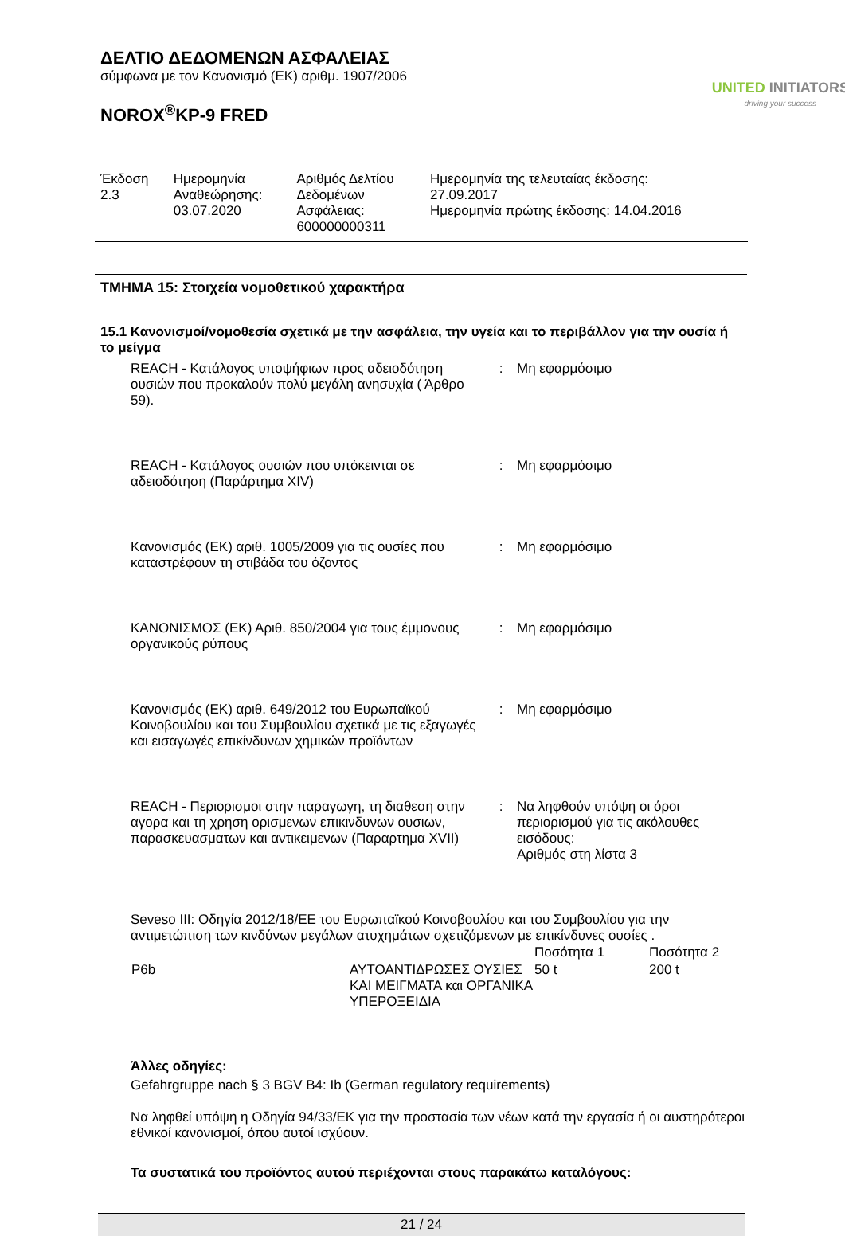ΔΕΛΤΙΟ ΔΕΔΟΜΕΝΩΝ ΑΣΦΑΛΕΙΑΣ
σύμφωνα με τον Κανονισμό (ΕΚ) αριθμ. 1907/2006
NOROX<sup>®</sup>KP-9 FRED
UNITED INITIATORS
driving your success
| Έκδοση 2.3 | Ημερομηνία Αναθεώρησης: 03.07.2020 | Αριθμός Δελτίου Δεδομένων Ασφάλειας: 600000000311 | Ημερομηνία της τελευταίας έκδοσης: 27.09.2017 Ημερομηνία πρώτης έκδοσης: 14.04.2016 |
ΤΜΗΜΑ 15: Στοιχεία νομοθετικού χαρακτήρα
15.1 Κανονισμοί/νομοθεσία σχετικά με την ασφάλεια, την υγεία και το περιβάλλον για την ουσία ή το μείγμα
| REACH - Κατάλογος υποψήφιων προς αδειοδότηση ουσιών που προκαλούν πολύ μεγάλη ανησυχία ( Άρθρο 59). | : | Μη εφαρμόσιμο |
| REACH - Κατάλογος ουσιών που υπόκεινται σε αδειοδότηση (Παράρτημα XIV) | : | Μη εφαρμόσιμο |
| Κανονισμός (ΕΚ) αριθ. 1005/2009 για τις ουσίες που καταστρέφουν τη στιβάδα του όζοντος | : | Μη εφαρμόσιμο |
| ΚΑΝΟΝΙΣΜΟΣ (ΕΚ) Αριθ. 850/2004 για τους έμμονους οργανικούς ρύπους | : | Μη εφαρμόσιμο |
| Κανονισμός (ΕΚ) αριθ. 649/2012 του Ευρωπαϊκού Κοινοβουλίου και του Συμβουλίου σχετικά με τις εξαγωγές και εισαγωγές επικίνδυνων χημικών προϊόντων | : | Μη εφαρμόσιμο |
| REACH - Περιορισμοι στην παραγωγη, τη διαθεση στην αγορα και τη χρηση ορισμενων επικινδυνων ουσιων, παρασκευασματων και αντικειμενων (Παραρτημα XVII) | : | Να ληφθούν υπόψη οι όροι περιορισμού για τις ακόλουθες εισόδους: Αριθμός στη λίστα 3 |
Seveso III: Οδηγία 2012/18/ΕΕ του Ευρωπαϊκού Κοινοβουλίου και του Συμβουλίου για την αντιμετώπιση των κινδύνων μεγάλων ατυχημάτων σχετιζόμενων με επικίνδυνες ουσίες .
| | | Ποσότητα 1 | Ποσότητα 2 |
| P6b | ΑΥΤΟΑΝΤΙΔΡΩΣΕΣ ΟΥΣΙΕΣ ΚΑΙ ΜΕΙΓΜΑΤΑ και ΟΡΓΑΝΙΚΑ ΥΠΕΡΟΞΕΙΔΙΑ | 50 t | 200 t |
Άλλες οδηγίες:
Gefahrgruppe nach § 3 BGV B4: Ib (German regulatory requirements)
Να ληφθεί υπόψη η Οδηγία 94/33/ΕΚ για την προστασία των νέων κατά την εργασία ή οι αυστηρότεροι εθνικοί κανονισμοί, όπου αυτοί ισχύουν.
Τα συστατικά του προϊόντος αυτού περιέχονται στους παρακάτω καταλόγους:
21 / 24